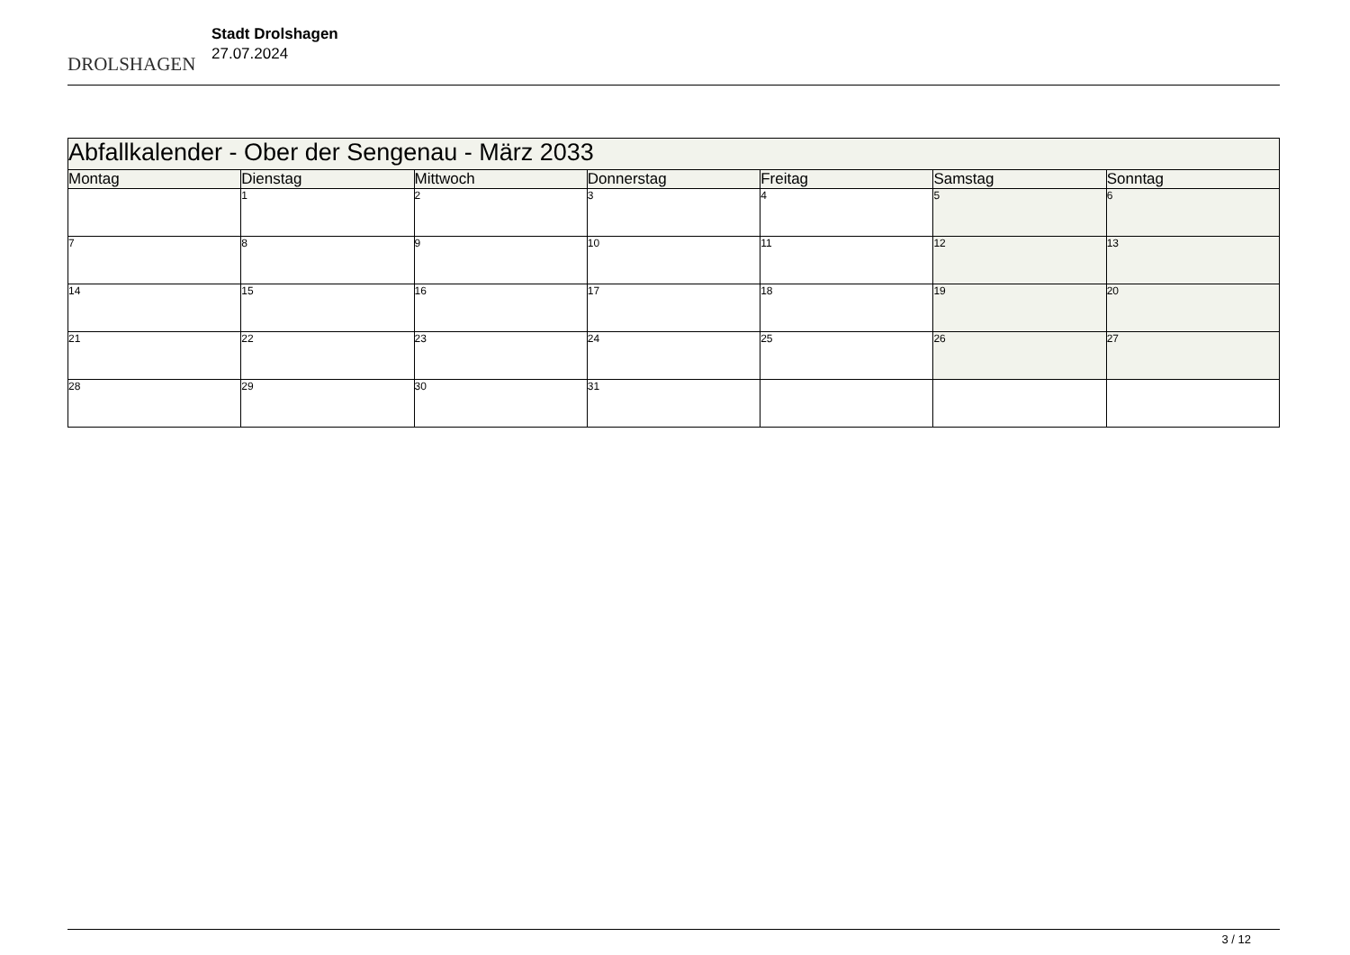DROLSHAGEN
Stadt Drolshagen
27.07.2024
| Abfallkalender - Ober der Sengenau - März 2033 | | | | | | |
| --- | --- | --- | --- | --- | --- | --- |
| Montag | Dienstag | Mittwoch | Donnerstag | Freitag | Samstag | Sonntag |
| | 1 | 2 | 3 | 4 | 5 | 6 |
| 7 | 8 | 9 | 10 | 11 | 12 | 13 |
| 14 | 15 | 16 | 17 | 18 | 19 | 20 |
| 21 | 22 | 23 | 24 | 25 | 26 | 27 |
| 28 | 29 | 30 | 31 | | | |
3 / 12